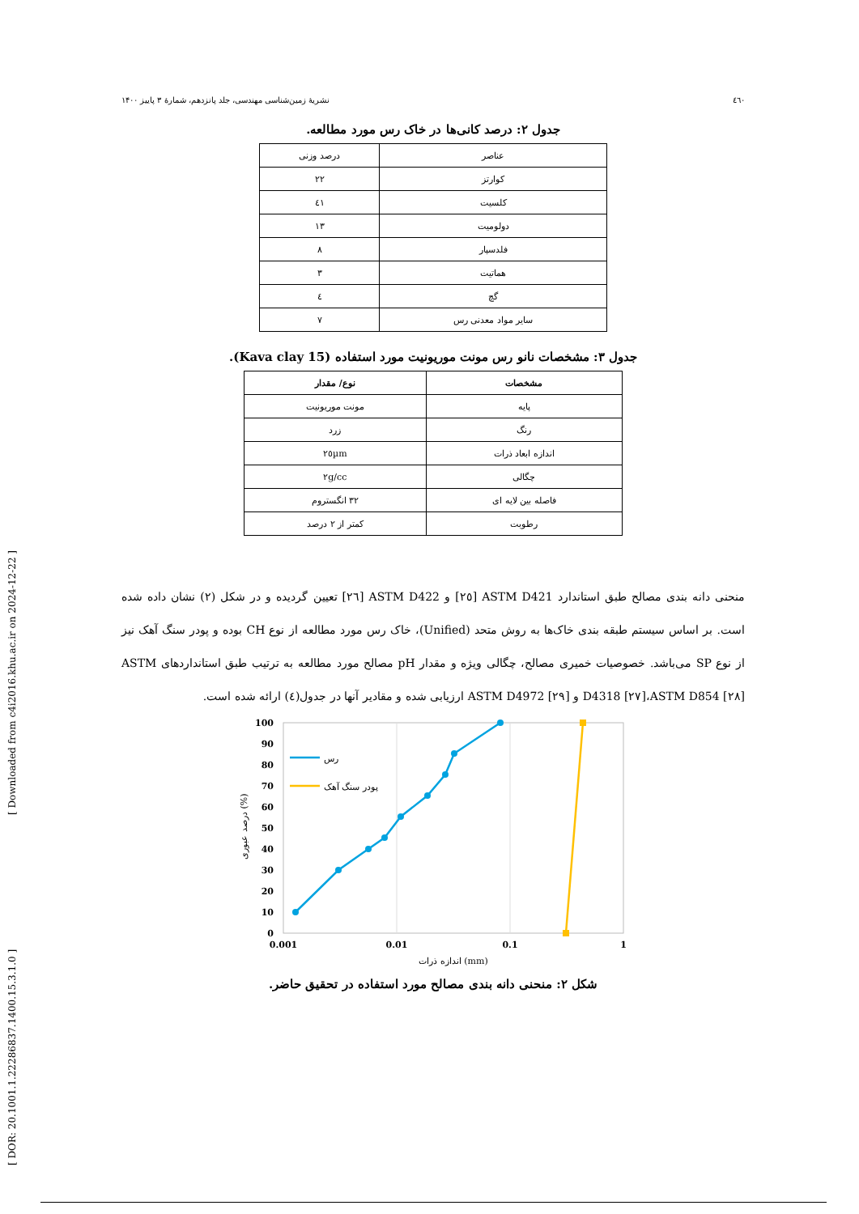[ DOR: 20.1001.1.22286837.1400.15.3.1.0 ] [ Downloaded from c4i2016.khu.ac.ir on 2024-12-22 ]
٤٦٠ نشریهٔ زمین‌شناسی مهندسی، جلد پانزدهم، شمارهٔ ۳ پاییز ۱۴۰۰
جدول ۲: درصد کانی‌ها در خاک رس مورد مطالعه.
| عناصر | درصد وزنی |
| کوارتز | ۲۲ |
| کلسیت | ٤۱ |
| دولومیت | ۱۳ |
| فلدسپار | ۸ |
| هماتیت | ۳ |
| گچ | ٤ |
| سایر مواد معدنی رس | ۷ |
جدول ۳: مشخصات نانو رس مونت موریونیت مورد استفاده (Kava clay 15).
| مشخصات | نوع/ مقدار |
| --- | --- |
| پایه | مونت موریونیت |
| رنگ | زرد |
| اندازه ابعاد ذرات | ۲٥µm |
| چگالی | ۲g/cc |
| فاصله بین لایه ای | ۳۲ انگستروم |
| رطوبت | کمتر از ۲ درصد |
منحنی دانه بندی مصالح طبق استاندارد ASTM D421 [۲٥] و ASTM D422 [۲٦] تعیین گردیده و در شکل (۲) نشان داده شده است. بر اساس سیستم طبقه بندی خاک‌ها به روش متحد (Unified)، خاک رس مورد مطالعه از نوع CH بوده و پودر سنگ آهک نیز از نوع SP می‌باشد. خصوصیات خمیری مصالح، چگالی ویژه و مقدار pH مصالح مورد مطالعه به ترتیب طبق استانداردهای ASTM D4318 [۲۷]،ASTM D854 [۲۸] و ASTM D4972 [۲۹] ارزیابی شده و مقادیر آنها در جدول(٤) ارائه شده است.
100
90
80
70
60
50
40
30
20
10
0
رس
پودر سنگ آهک
0.001
0.01
0.1
1
اندازه ذرات (mm)
درصد عبوری (%)
شکل ۲: منحنی دانه بندی مصالح مورد استفاده در تحقیق حاضر.